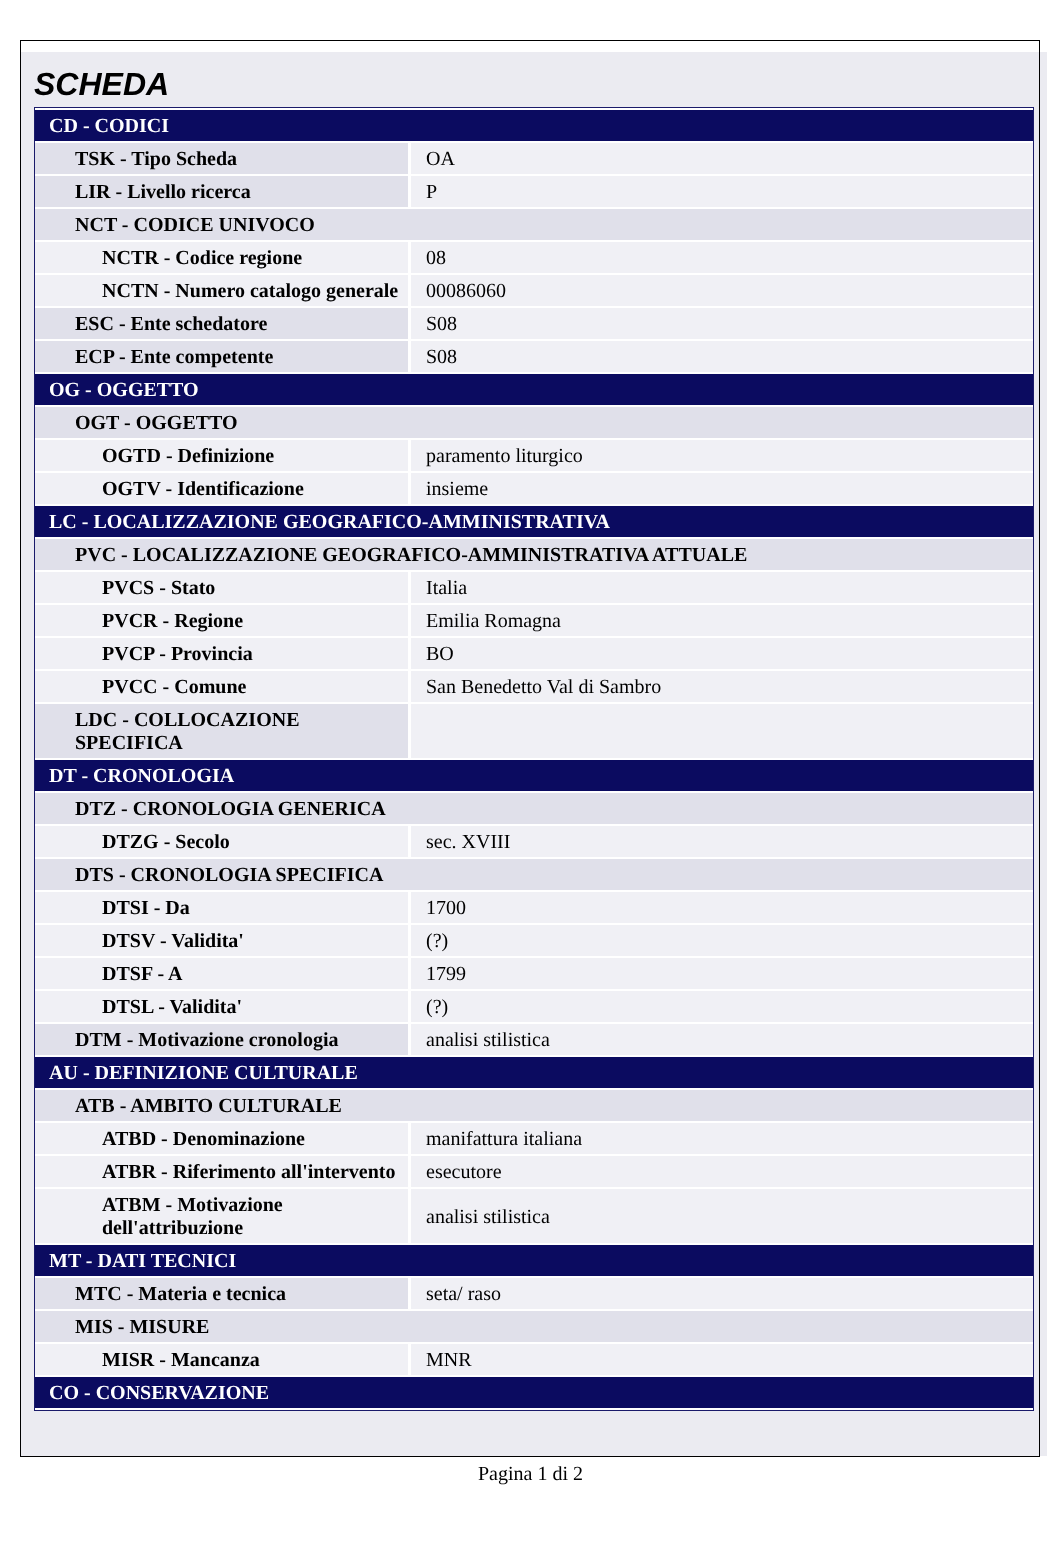SCHEDA
| CD - CODICI | |
| TSK - Tipo Scheda | OA |
| LIR - Livello ricerca | P |
| NCT - CODICE UNIVOCO | |
| NCTR - Codice regione | 08 |
| NCTN - Numero catalogo generale | 00086060 |
| ESC - Ente schedatore | S08 |
| ECP - Ente competente | S08 |
| OG - OGGETTO | |
| OGT - OGGETTO | |
| OGTD - Definizione | paramento liturgico |
| OGTV - Identificazione | insieme |
| LC - LOCALIZZAZIONE GEOGRAFICO-AMMINISTRATIVA | |
| PVC - LOCALIZZAZIONE GEOGRAFICO-AMMINISTRATIVA ATTUALE | |
| PVCS - Stato | Italia |
| PVCR - Regione | Emilia Romagna |
| PVCP - Provincia | BO |
| PVCC - Comune | San Benedetto Val di Sambro |
| LDC - COLLOCAZIONE SPECIFICA | |
| DT - CRONOLOGIA | |
| DTZ - CRONOLOGIA GENERICA | |
| DTZG - Secolo | sec. XVIII |
| DTS - CRONOLOGIA SPECIFICA | |
| DTSI - Da | 1700 |
| DTSV - Validita' | (?) |
| DTSF - A | 1799 |
| DTSL - Validita' | (?) |
| DTM - Motivazione cronologia | analisi stilistica |
| AU - DEFINIZIONE CULTURALE | |
| ATB - AMBITO CULTURALE | |
| ATBD - Denominazione | manifattura italiana |
| ATBR - Riferimento all'intervento | esecutore |
| ATBM - Motivazione dell'attribuzione | analisi stilistica |
| MT - DATI TECNICI | |
| MTC - Materia e tecnica | seta/ raso |
| MIS - MISURE | |
| MISR - Mancanza | MNR |
| CO - CONSERVAZIONE | |
Pagina 1 di 2